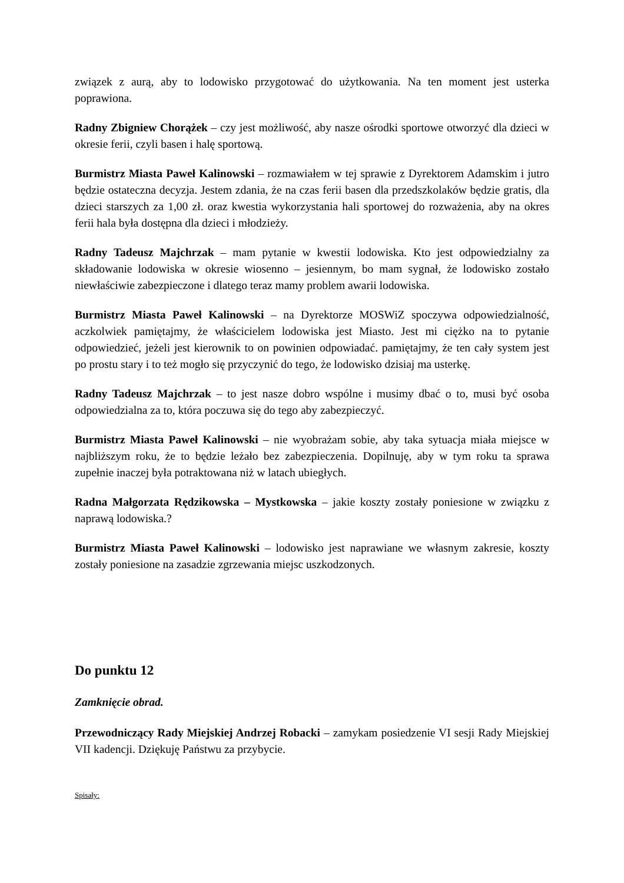związek z aurą, aby to lodowisko przygotować do użytkowania. Na ten moment jest usterka poprawiona.
Radny Zbigniew Chorążek – czy jest możliwość, aby nasze ośrodki sportowe otworzyć dla dzieci w okresie ferii, czyli basen i halę sportową.
Burmistrz Miasta Paweł Kalinowski – rozmawiałem w tej sprawie z Dyrektorem Adamskim i jutro będzie ostateczna decyzja. Jestem zdania, że na czas ferii basen dla przedszkolaków będzie gratis, dla dzieci starszych za 1,00 zł. oraz kwestia wykorzystania hali sportowej do rozważenia, aby na okres ferii hala była dostępna dla dzieci i młodzieży.
Radny Tadeusz Majchrzak – mam pytanie w kwestii lodowiska. Kto jest odpowiedzialny za składowanie lodowiska w okresie wiosenno – jesiennym, bo mam sygnał, że lodowisko zostało niewłaściwie zabezpieczone i dlatego teraz mamy problem awarii lodowiska.
Burmistrz Miasta Paweł Kalinowski – na Dyrektorze MOSWiZ spoczywa odpowiedzialność, aczkolwiek pamiętajmy, że właścicielem lodowiska jest Miasto. Jest mi ciężko na to pytanie odpowiedzieć, jeżeli jest kierownik to on powinien odpowiadać. pamiętajmy, że ten cały system jest po prostu stary i to też mogło się przyczynić do tego, że lodowisko dzisiaj ma usterkę.
Radny Tadeusz Majchrzak – to jest nasze dobro wspólne i musimy dbać o to, musi być osoba odpowiedzialna za to, która poczuwa się do tego aby zabezpieczyć.
Burmistrz Miasta Paweł Kalinowski – nie wyobrażam sobie, aby taka sytuacja miała miejsce w najbliższym roku, że to będzie leżało bez zabezpieczenia. Dopilnuję, aby w tym roku ta sprawa zupełnie inaczej była potraktowana niż w latach ubiegłych.
Radna Małgorzata Rędzikowska – Mystkowska – jakie koszty zostały poniesione w związku z naprawą lodowiska.?
Burmistrz Miasta Paweł Kalinowski – lodowisko jest naprawiane we własnym zakresie, koszty zostały poniesione na zasadzie zgrzewania miejsc uszkodzonych.
Do punktu 12
Zamknięcie obrad.
Przewodniczący Rady Miejskiej Andrzej Robacki – zamykam posiedzenie VI sesji Rady Miejskiej VII kadencji. Dziękuję Państwu za przybycie.
Spisały: